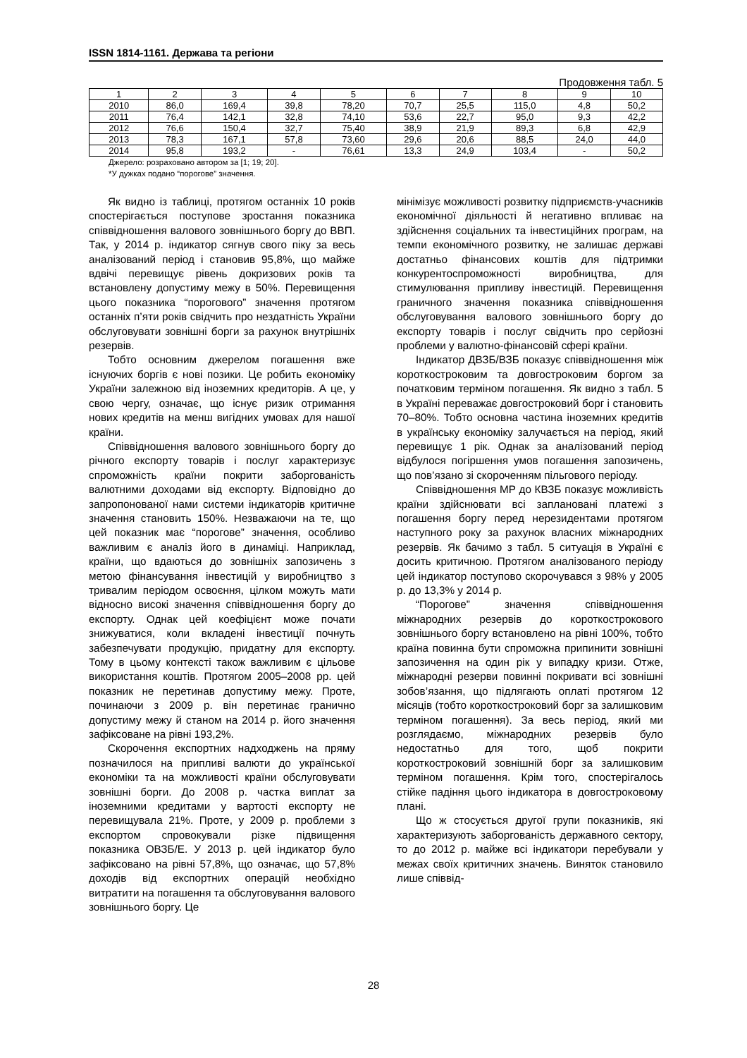ISSN 1814-1161. Держава та регіони
Продовження табл. 5
| 1 | 2 | 3 | 4 | 5 | 6 | 7 | 8 | 9 | 10 |
| --- | --- | --- | --- | --- | --- | --- | --- | --- | --- |
| 2010 | 86,0 | 169,4 | 39,8 | 78,20 | 70,7 | 25,5 | 115,0 | 4,8 | 50,2 |
| 2011 | 76,4 | 142,1 | 32,8 | 74,10 | 53,6 | 22,7 | 95,0 | 9,3 | 42,2 |
| 2012 | 76,6 | 150,4 | 32,7 | 75,40 | 38,9 | 21,9 | 89,3 | 6,8 | 42,9 |
| 2013 | 78,3 | 167,1 | 57,8 | 73,60 | 29,6 | 20,6 | 88,5 | 24,0 | 44,0 |
| 2014 | 95,8 | 193,2 | - | 76,61 | 13,3 | 24,9 | 103,4 | - | 50,2 |
Джерело: розраховано автором за [1; 19; 20].
*У дужках подано “порогове” значення.
Як видно із таблиці, протягом останніх 10 років спостерігається поступове зростання показника співвідношення валового зовнішнього боргу до ВВП. Так, у 2014 р. індикатор сягнув свого піку за весь аналізований період і становив 95,8%, що майже вдвічі перевищує рівень докризових років та встановлену допустиму межу в 50%. Перевищення цього показника “порогового” значення протягом останніх п’яти років свідчить про нездатність України обслуговувати зовнішні борги за рахунок внутрішніх резервів.
Тобто основним джерелом погашення вже існуючих боргів є нові позики. Це робить економіку України залежною від іноземних кредиторів. А це, у свою чергу, означає, що існує ризик отримання нових кредитів на менш вигідних умовах для нашої країни.
Співвідношення валового зовнішнього боргу до річного експорту товарів і послуг характеризує спроможність країни покрити заборгованість валютними доходами від експорту. Відповідно до запропонованої нами системи індикаторів критичне значення становить 150%. Незважаючи на те, що цей показник має “порогове” значення, особливо важливим є аналіз його в динаміці. Наприклад, країни, що вдаються до зовнішніх запозичень з метою фінансування інвестицій у виробництво з тривалим періодом освоєння, цілком можуть мати відносно високі значення співвідношення боргу до експорту. Однак цей коефіцієнт може почати знижуватися, коли вкладені інвестиції почнуть забезпечувати продукцію, придатну для експорту. Тому в цьому контексті також важливим є цільове використання коштів. Протягом 2005–2008 рр. цей показник не перетинав допустиму межу. Проте, починаючи з 2009 р. він перетинає гранично допустиму межу й станом на 2014 р. його значення зафіксоване на рівні 193,2%.
Скорочення експортних надходжень на пряму позначилося на припливі валюти до української економіки та на можливості країни обслуговувати зовнішні борги. До 2008 р. частка виплат за іноземними кредитами у вартості експорту не перевищувала 21%. Проте, у 2009 р. проблеми з експортом спровокували різке підвищення показника ОВЗБ/Е. У 2013 р. цей індикатор було зафіксовано на рівні 57,8%, що означає, що 57,8% доходів від експортних операцій необхідно витратити на погашення та обслуговування валового зовнішнього боргу. Це
мінімізує можливості розвитку підприємств-учасників економічної діяльності й негативно впливає на здійснення соціальних та інвестиційних програм, на темпи економічного розвитку, не залишає державі достатньо фінансових коштів для підтримки конкурентоспроможності виробництва, для стимулювання припливу інвестицій. Перевищення граничного значення показника співвідношення обслуговування валового зовнішнього боргу до експорту товарів і послуг свідчить про серйозні проблеми у валютно-фінансовій сфері країни.
Індикатор ДВЗБ/ВЗБ показує співвідношення між короткостроковим та довгостроковим боргом за початковим терміном погашення. Як видно з табл. 5 в Україні переважає довгостроковий борг і становить 70–80%. Тобто основна частина іноземних кредитів в українську економіку залучається на період, який перевищує 1 рік. Однак за аналізований період відбулося погіршення умов погашення запозичень, що пов’язано зі скороченням пільгового періоду.
Співвідношення МР до КВЗБ показує можливість країни здійснювати всі заплановані платежі з погашення боргу перед нерезидентами протягом наступного року за рахунок власних міжнародних резервів. Як бачимо з табл. 5 ситуація в Україні є досить критичною. Протягом аналізованого періоду цей індикатор поступово скорочувався з 98% у 2005 р. до 13,3% у 2014 р.
“Порогове” значення співвідношення міжнародних резервів до короткострокового зовнішнього боргу встановлено на рівні 100%, тобто країна повинна бути спроможна припинити зовнішні запозичення на один рік у випадку кризи. Отже, міжнародні резерви повинні покривати всі зовнішні зобов’язання, що підлягають оплаті протягом 12 місяців (тобто короткостроковий борг за залишковим терміном погашення). За весь період, який ми розглядаємо, міжнародних резервів було недостатньо для того, щоб покрити короткостроковий зовнішній борг за залишковим терміном погашення. Крім того, спостерігалось стійке падіння цього індикатора в довгостроковому плані.
Що ж стосується другої групи показників, які характеризують заборгованість державного сектору, то до 2012 р. майже всі індикатори перебували у межах своїх критичних значень. Виняток становило лише співвід-
28